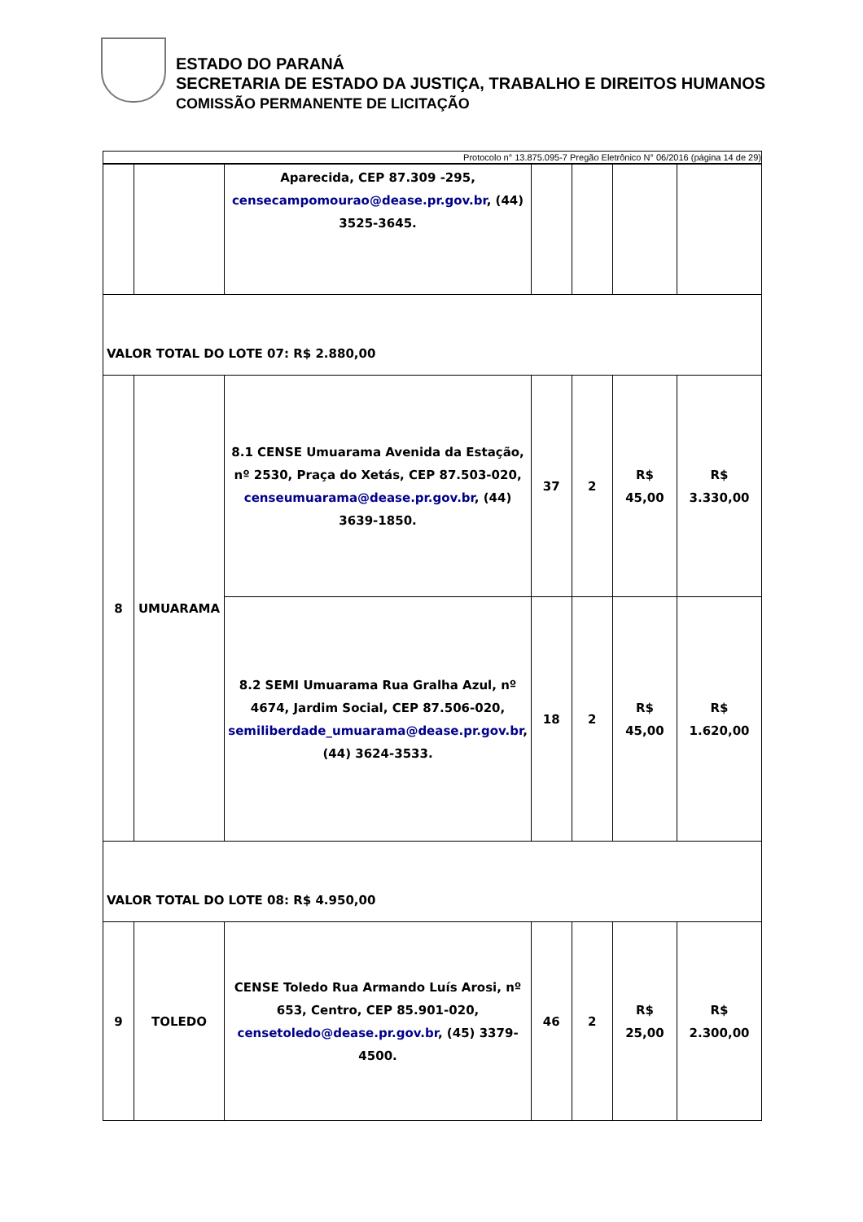ESTADO DO PARANÁ
SECRETARIA DE ESTADO DA JUSTIÇA, TRABALHO E DIREITOS HUMANOS
COMISSÃO PERMANENTE DE LICITAÇÃO
Protocolo n° 13.875.095-7 Pregão Eletrônico N° 06/2016 (página 14 de 29)
| | | Aparecida, CEP 87.309 -295, censecampomourao@dease.pr.gov.br , (44) 3525-3645. | | | | |
| VALOR TOTAL DO LOTE 07: R$ 2.880,00 | | | | | | |
| 8 | UMUARAMA | 8.1 CENSE Umuarama Avenida da Estação, nº 2530, Praça do Xetás, CEP 87.503-020, censeumuarama@dease.pr.gov.br , (44) 3639-1850. | 37 | 2 | R$ 45,00 | R$ 3.330,00 |
| | | 8.2 SEMI Umuarama Rua Gralha Azul, nº 4674, Jardim Social, CEP 87.506-020, semiliberdade_umuarama@dease.pr.gov.br , (44) 3624-3533. | 18 | 2 | R$ 45,00 | R$ 1.620,00 |
| VALOR TOTAL DO LOTE 08: R$ 4.950,00 | | | | | | |
| 9 | TOLEDO | CENSE Toledo Rua Armando Luís Arosi, nº 653, Centro, CEP 85.901-020, censetoledo@dease.pr.gov.br , (45) 3379-4500. | 46 | 2 | R$ 25,00 | R$ 2.300,00 |